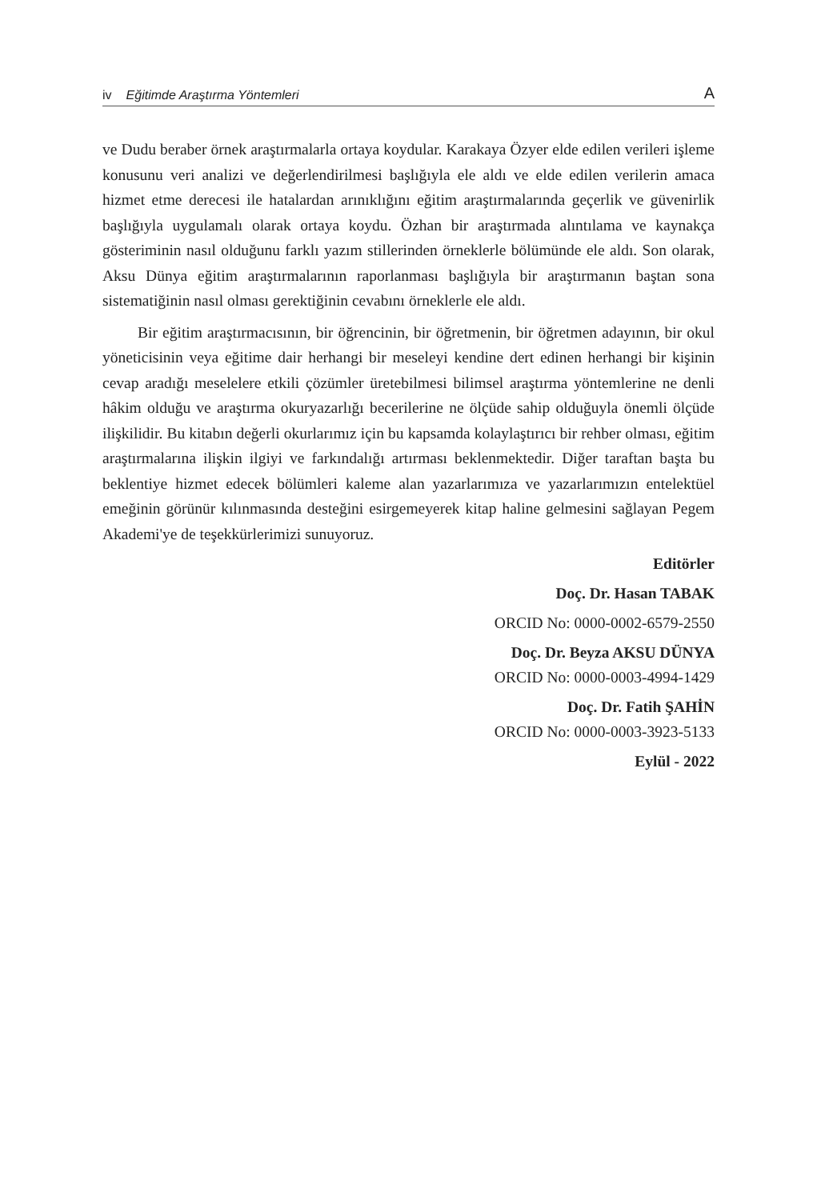iv Eğitimde Araştırma Yöntemleri A
ve Dudu beraber örnek araştırmalarla ortaya koydular. Karakaya Özyer elde edilen verileri işleme konusunu veri analizi ve değerlendirilmesi başlığıyla ele aldı ve elde edilen verilerin amaca hizmet etme derecesi ile hatalardan arınıklığını eğitim araştırmalarında geçerlik ve güvenirlik başlığıyla uygulamalı olarak ortaya koydu. Özhan bir araştırmada alıntılama ve kaynakça gösteriminin nasıl olduğunu farklı yazım stillerinden örneklerle bölümünde ele aldı. Son olarak, Aksu Dünya eğitim araştırmalarının raporlanması başlığıyla bir araştırmanın baştan sona sistematiğinin nasıl olması gerektiğinin cevabını örneklerle ele aldı.
Bir eğitim araştırmacısının, bir öğrencinin, bir öğretmenin, bir öğretmen adayının, bir okul yöneticisinin veya eğitime dair herhangi bir meseleyi kendine dert edinen herhangi bir kişinin cevap aradığı meselelere etkili çözümler üretebilmesi bilimsel araştırma yöntemlerine ne denli hâkim olduğu ve araştırma okuryazarlığı becerilerine ne ölçüde sahip olduğuyla önemli ölçüde ilişkilidir. Bu kitabın değerli okurlarımız için bu kapsamda kolaylaştırıcı bir rehber olması, eğitim araştırmalarına ilişkin ilgiyi ve farkındalığı artırması beklenmektedir. Diğer taraftan başta bu beklentiye hizmet edecek bölümleri kaleme alan yazarlarımıza ve yazarlarımızın entelektüel emeğinin görünür kılınmasında desteğini esirgemeyerek kitap haline gelmesini sağlayan Pegem Akademi'ye de teşekkürlerimizi sunuyoruz.
Editörler
Doç. Dr. Hasan TABAK
ORCID No: 0000-0002-6579-2550
Doç. Dr. Beyza AKSU DÜNYA
ORCID No: 0000-0003-4994-1429
Doç. Dr. Fatih ŞAHİN
ORCID No: 0000-0003-3923-5133
Eylül - 2022